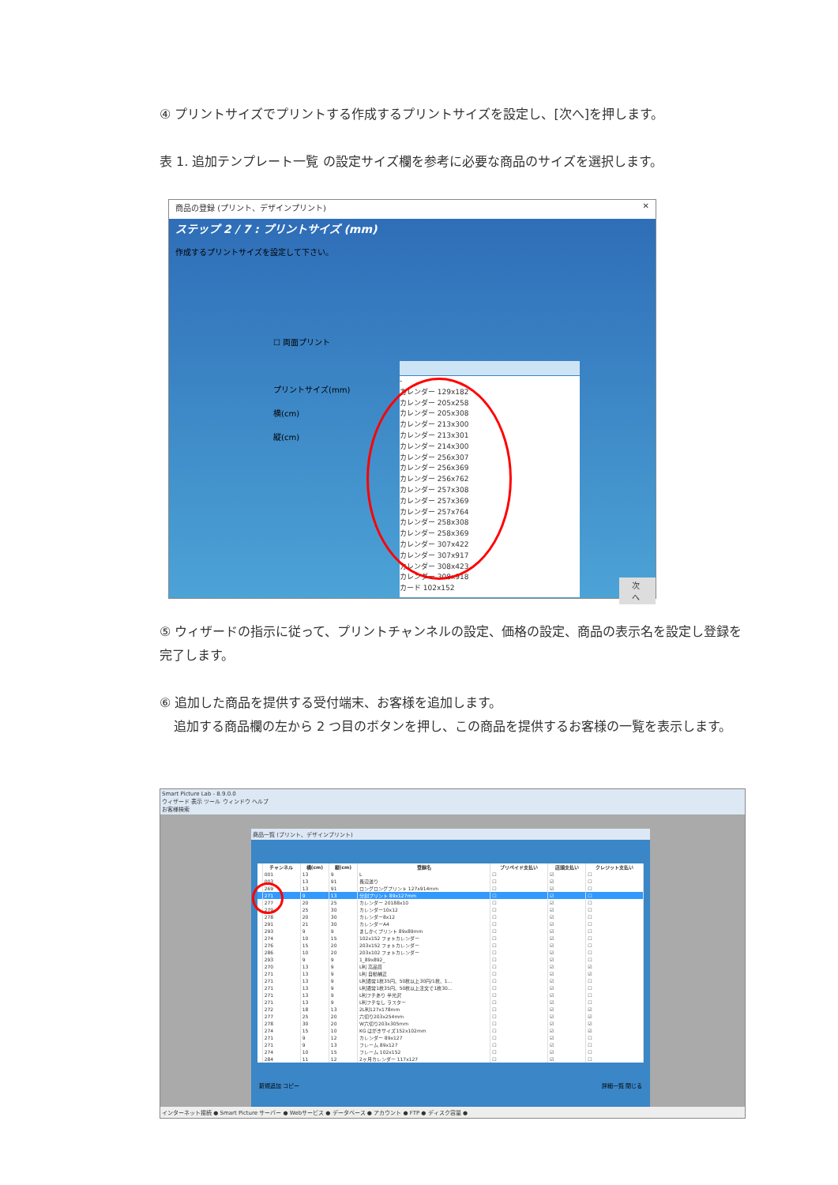④ プリントサイズでプリントする作成するプリントサイズを設定し、[次へ]を押します。
表 1. 追加テンプレート一覧 の設定サイズ欄を参考に必要な商品のサイズを選択します。
商品の登録 (プリント、デザインプリント) ✕
ステップ 2 / 7 : プリントサイズ (mm)
作成するプリントサイズを設定して下さい。
☐ 両面プリント
プリントサイズ(mm)
横(cm)
縦(cm)
-
カレンダー 129x182
カレンダー 205x258
カレンダー 205x308
カレンダー 213x300
カレンダー 213x301
カレンダー 214x300
カレンダー 256x307
カレンダー 256x369
カレンダー 256x762
カレンダー 257x308
カレンダー 257x369
カレンダー 257x764
カレンダー 258x308
カレンダー 258x369
カレンダー 307x422
カレンダー 307x917
カレンダー 308x423
カレンダー 308x918
カード 102x152
次へ
⑤ ウィザードの指示に従って、プリントチャンネルの設定、価格の設定、商品の表示名を設定し登録を完了します。
⑥ 追加した商品を提供する受付端末、お客様を追加します。
追加する商品欄の左から 2 つ目のボタンを押し、この商品を提供するお客様の一覧を表示します。
Smart Picture Lab - 8.9.0.0
ウィザード 表示 ツール ウィンドウ ヘルプ
お客様検索
商品一覧 (プリント、デザインプリント)
| | チャンネル | 横(cm) | 縦(cm) | 登録名 | プリペイド支払い | 店頭支払い | クレジット支払い |
| --- | --- | --- | --- | --- | --- | --- | --- |
| | 001 | 13 | 9 | L | ☐ | ☑ | ☐ |
| | 003 | 13 | 91 | 長辺送り | ☐ | ☑ | ☐ |
| | 269 | 13 | 91 | ロングロングプリント 127x914mm | ☐ | ☑ | ☐ |
| | 271 | 9 | 13 | 分割プリント 89x127mm | ☐ | ☑ | ☐ |
| | 277 | 20 | 25 | カレンダー 20188x10 | ☐ | ☑ | ☐ |
| | 279 | 25 | 30 | カレンダー10x12 | ☐ | ☑ | ☐ |
| | 278 | 20 | 30 | カレンダー8x12 | ☐ | ☑ | ☐ |
| | 291 | 21 | 30 | カレンダーA4 | ☐ | ☑ | ☐ |
| | 293 | 9 | 9 | ましかくプリント 89x89mm | ☐ | ☑ | ☐ |
| | 274 | 10 | 15 | 102x152 フォトカレンダー | ☐ | ☑ | ☐ |
| | 276 | 15 | 20 | 203x152 フォトカレンダー | ☐ | ☑ | ☐ |
| | 286 | 10 | 20 | 203x102 フォトカレンダー | ☐ | ☑ | ☐ |
| | 293 | 9 | 9 | 1_89x892_ | ☐ | ☑ | ☐ |
| | 270 | 13 | 9 | L判 高品質 | ☐ | ☑ | ☑ |
| | 271 | 13 | 9 | L判 自動補正 | ☐ | ☑ | ☑ |
| | 271 | 13 | 9 | L判通常1枚35円、50枚以上30円/1枚、1... | ☐ | ☑ | ☐ |
| | 271 | 13 | 9 | L判通常1枚35円、50枚以上注文で1枚30... | ☐ | ☑ | ☐ |
| | 271 | 13 | 9 | L判フチあり 半光沢 | ☐ | ☑ | ☐ |
| | 271 | 13 | 9 | L判フチなし ラスター | ☐ | ☑ | ☐ |
| | 272 | 18 | 13 | 2L判127x178mm | ☐ | ☑ | ☑ |
| | 277 | 25 | 20 | 六切り203x254mm | ☐ | ☑ | ☑ |
| | 278 | 30 | 20 | W六切り203x305mm | ☐ | ☑ | ☑ |
| | 274 | 15 | 10 | KG はがきサイズ152x102mm | ☐ | ☑ | ☑ |
| | 271 | 9 | 12 | カレンダー 89x127 | ☐ | ☑ | ☐ |
| | 271 | 9 | 13 | フレーム 89x127 | ☐ | ☑ | ☐ |
| | 274 | 10 | 15 | フレーム 102x152 | ☐ | ☑ | ☐ |
| | 284 | 11 | 12 | 2ヶ月カレンダー 117x127 | ☐ | ☑ | ☐ |
新規追加 コピー 詳細一覧 閉じる
インターネット接続 ● Smart Picture サーバー ● Webサービス ● データベース ● アカウント ● FTP ● ディスク容量 ●